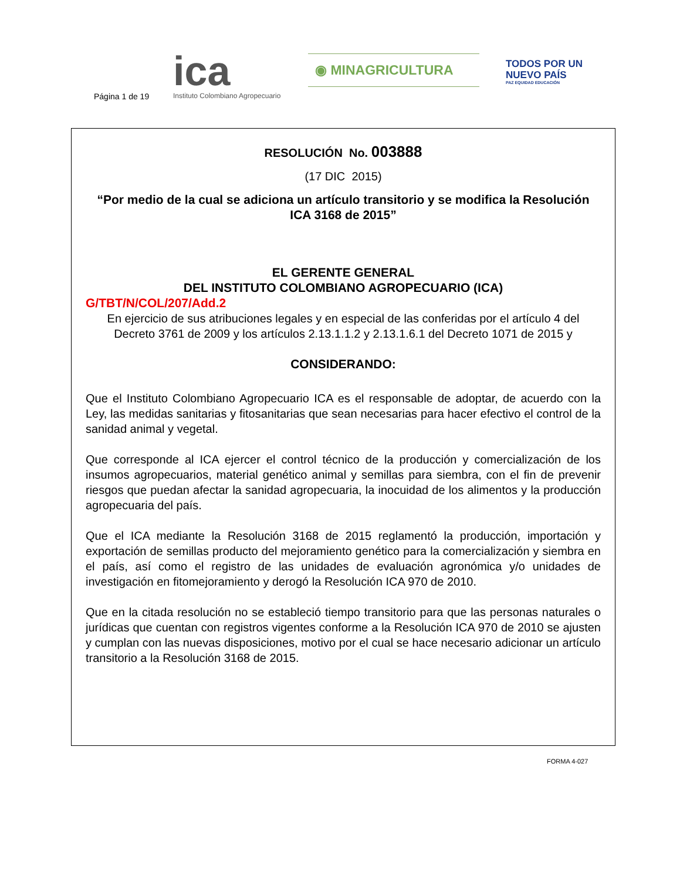Página 1 de 19
ica
Instituto Colombiano Agropecuario
◉ MINAGRICULTURA
TODOS POR UN
NUEVO PAÍS
PAZ EQUIDAD EDUCACIÓN
RESOLUCIÓN No. 003888
(17 DIC 2015)
“Por medio de la cual se adiciona un artículo transitorio y se modifica la Resolución ICA 3168 de 2015”
EL GERENTE GENERAL
DEL INSTITUTO COLOMBIANO AGROPECUARIO (ICA)
G/TBT/N/COL/207/Add.2
En ejercicio de sus atribuciones legales y en especial de las conferidas por el artículo 4 del Decreto 3761 de 2009 y los artículos 2.13.1.1.2 y 2.13.1.6.1 del Decreto 1071 de 2015 y
CONSIDERANDO:
Que el Instituto Colombiano Agropecuario ICA es el responsable de adoptar, de acuerdo con la Ley, las medidas sanitarias y fitosanitarias que sean necesarias para hacer efectivo el control de la sanidad animal y vegetal.
Que corresponde al ICA ejercer el control técnico de la producción y comercialización de los insumos agropecuarios, material genético animal y semillas para siembra, con el fin de prevenir riesgos que puedan afectar la sanidad agropecuaria, la inocuidad de los alimentos y la producción agropecuaria del país.
Que el ICA mediante la Resolución 3168 de 2015 reglamentó la producción, importación y exportación de semillas producto del mejoramiento genético para la comercialización y siembra en el país, así como el registro de las unidades de evaluación agronómica y/o unidades de investigación en fitomejoramiento y derogó la Resolución ICA 970 de 2010.
Que en la citada resolución no se estableció tiempo transitorio para que las personas naturales o jurídicas que cuentan con registros vigentes conforme a la Resolución ICA 970 de 2010 se ajusten y cumplan con las nuevas disposiciones, motivo por el cual se hace necesario adicionar un artículo transitorio a la Resolución 3168 de 2015.
FORMA 4-027